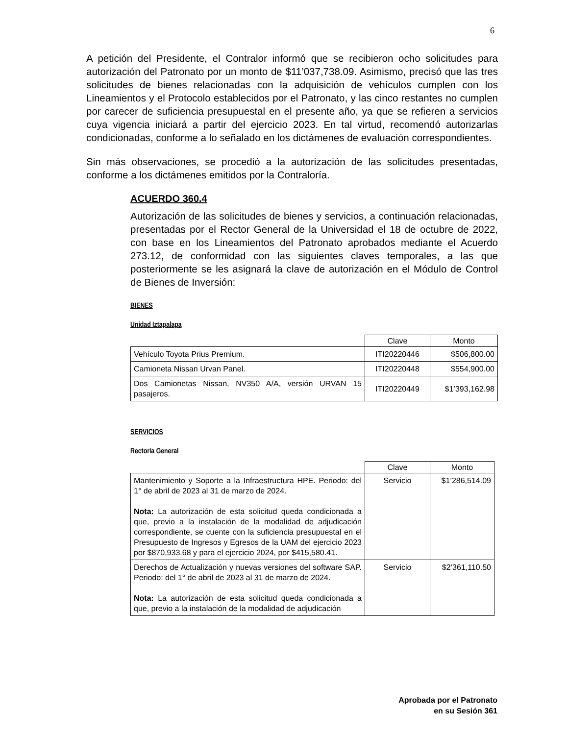6
A petición del Presidente, el Contralor informó que se recibieron ocho solicitudes para autorización del Patronato por un monto de $11’037,738.09. Asimismo, precisó que las tres solicitudes de bienes relacionadas con la adquisición de vehículos cumplen con los Lineamientos y el Protocolo establecidos por el Patronato, y las cinco restantes no cumplen por carecer de suficiencia presupuestal en el presente año, ya que se refieren a servicios cuya vigencia iniciará a partir del ejercicio 2023. En tal virtud, recomendó autorizarlas condicionadas, conforme a lo señalado en los dictámenes de evaluación correspondientes.
Sin más observaciones, se procedió a la autorización de las solicitudes presentadas, conforme a los dictámenes emitidos por la Contraloría.
ACUERDO 360.4
Autorización de las solicitudes de bienes y servicios, a continuación relacionadas, presentadas por el Rector General de la Universidad el 18 de octubre de 2022, con base en los Lineamientos del Patronato aprobados mediante el Acuerdo 273.12, de conformidad con las siguientes claves temporales, a las que posteriormente se les asignará la clave de autorización en el Módulo de Control de Bienes de Inversión:
BIENES
Unidad Iztapalapa
| | Clave | Monto |
| --- | --- | --- |
| Vehículo Toyota Prius Premium. | ITI20220446 | $506,800.00 |
| Camioneta Nissan Urvan Panel. | ITI20220448 | $554,900.00 |
| Dos Camionetas Nissan, NV350 A/A, versión URVAN 15 pasajeros. | ITI20220449 | $1’393,162.98 |
SERVICIOS
Rectoría General
| | Clave | Monto |
| --- | --- | --- |
| Mantenimiento y Soporte a la Infraestructura HPE. Periodo: del 1° de abril de 2023 al 31 de marzo de 2024. Nota: La autorización de esta solicitud queda condicionada a que, previo a la instalación de la modalidad de adjudicación correspondiente, se cuente con la suficiencia presupuestal en el Presupuesto de Ingresos y Egresos de la UAM del ejercicio 2023 por $870,933.68 y para el ejercicio 2024, por $415,580.41. | Servicio | $1’286,514.09 |
| Derechos de Actualización y nuevas versiones del software SAP. Periodo: del 1° de abril de 2023 al 31 de marzo de 2024. Nota: La autorización de esta solicitud queda condicionada a que, previo a la instalación de la modalidad de adjudicación | Servicio | $2’361,110.50 |
Aprobada por el Patronato
en su Sesión 361